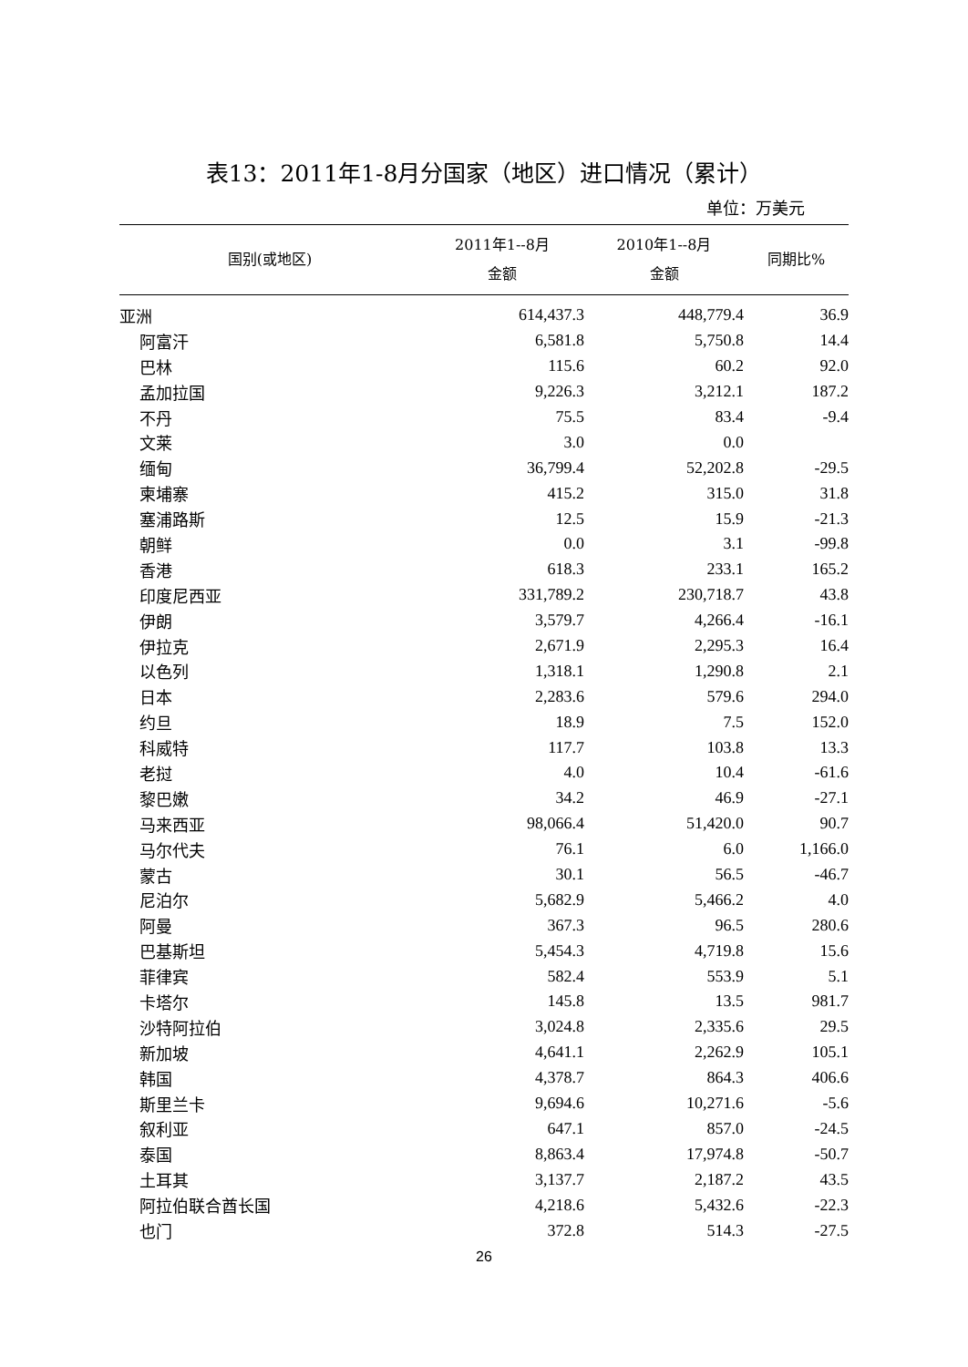表13：2011年1-8月分国家（地区）进口情况（累计）
单位：万美元
| 国别(或地区) | 2011年1--8月 金额 | 2010年1--8月 金额 | 同期比% |
| --- | --- | --- | --- |
| 亚洲 | 614,437.3 | 448,779.4 | 36.9 |
| 阿富汗 | 6,581.8 | 5,750.8 | 14.4 |
| 巴林 | 115.6 | 60.2 | 92.0 |
| 孟加拉国 | 9,226.3 | 3,212.1 | 187.2 |
| 不丹 | 75.5 | 83.4 | -9.4 |
| 文莱 | 3.0 | 0.0 | |
| 缅甸 | 36,799.4 | 52,202.8 | -29.5 |
| 柬埔寨 | 415.2 | 315.0 | 31.8 |
| 塞浦路斯 | 12.5 | 15.9 | -21.3 |
| 朝鲜 | 0.0 | 3.1 | -99.8 |
| 香港 | 618.3 | 233.1 | 165.2 |
| 印度尼西亚 | 331,789.2 | 230,718.7 | 43.8 |
| 伊朗 | 3,579.7 | 4,266.4 | -16.1 |
| 伊拉克 | 2,671.9 | 2,295.3 | 16.4 |
| 以色列 | 1,318.1 | 1,290.8 | 2.1 |
| 日本 | 2,283.6 | 579.6 | 294.0 |
| 约旦 | 18.9 | 7.5 | 152.0 |
| 科威特 | 117.7 | 103.8 | 13.3 |
| 老挝 | 4.0 | 10.4 | -61.6 |
| 黎巴嫩 | 34.2 | 46.9 | -27.1 |
| 马来西亚 | 98,066.4 | 51,420.0 | 90.7 |
| 马尔代夫 | 76.1 | 6.0 | 1,166.0 |
| 蒙古 | 30.1 | 56.5 | -46.7 |
| 尼泊尔 | 5,682.9 | 5,466.2 | 4.0 |
| 阿曼 | 367.3 | 96.5 | 280.6 |
| 巴基斯坦 | 5,454.3 | 4,719.8 | 15.6 |
| 菲律宾 | 582.4 | 553.9 | 5.1 |
| 卡塔尔 | 145.8 | 13.5 | 981.7 |
| 沙特阿拉伯 | 3,024.8 | 2,335.6 | 29.5 |
| 新加坡 | 4,641.1 | 2,262.9 | 105.1 |
| 韩国 | 4,378.7 | 864.3 | 406.6 |
| 斯里兰卡 | 9,694.6 | 10,271.6 | -5.6 |
| 叙利亚 | 647.1 | 857.0 | -24.5 |
| 泰国 | 8,863.4 | 17,974.8 | -50.7 |
| 土耳其 | 3,137.7 | 2,187.2 | 43.5 |
| 阿拉伯联合酋长国 | 4,218.6 | 5,432.6 | -22.3 |
| 也门 | 372.8 | 514.3 | -27.5 |
26